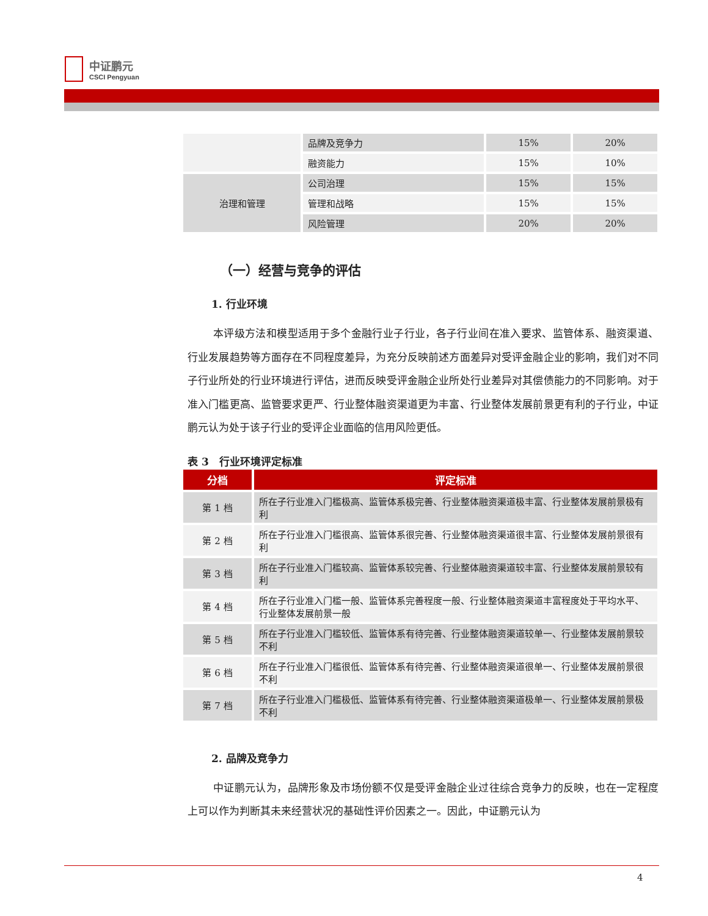中证鹏元
CSCI Pengyuan
| | 品牌及竞争力 | 15% | 20% |
| | 融资能力 | 15% | 10% |
| 治理和管理 | 公司治理 | 15% | 15% |
| | 管理和战略 | 15% | 15% |
| | 风险管理 | 20% | 20% |
（一）经营与竞争的评估
1. 行业环境
本评级方法和模型适用于多个金融行业子行业，各子行业间在准入要求、监管体系、融资渠道、行业发展趋势等方面存在不同程度差异，为充分反映前述方面差异对受评金融企业的影响，我们对不同子行业所处的行业环境进行评估，进而反映受评金融企业所处行业差异对其偿债能力的不同影响。对于准入门槛更高、监管要求更严、行业整体融资渠道更为丰富、行业整体发展前景更有利的子行业，中证鹏元认为处于该子行业的受评企业面临的信用风险更低。
表 3　行业环境评定标准
| 分档 | 评定标准 |
| 第 1 档 | 所在子行业准入门槛极高、监管体系极完善、行业整体融资渠道极丰富、行业整体发展前景极有利 |
| 第 2 档 | 所在子行业准入门槛很高、监管体系很完善、行业整体融资渠道很丰富、行业整体发展前景很有利 |
| 第 3 档 | 所在子行业准入门槛较高、监管体系较完善、行业整体融资渠道较丰富、行业整体发展前景较有利 |
| 第 4 档 | 所在子行业准入门槛一般、监管体系完善程度一般、行业整体融资渠道丰富程度处于平均水平、行业整体发展前景一般 |
| 第 5 档 | 所在子行业准入门槛较低、监管体系有待完善、行业整体融资渠道较单一、行业整体发展前景较不利 |
| 第 6 档 | 所在子行业准入门槛很低、监管体系有待完善、行业整体融资渠道很单一、行业整体发展前景很不利 |
| 第 7 档 | 所在子行业准入门槛极低、监管体系有待完善、行业整体融资渠道极单一、行业整体发展前景极不利 |
2. 品牌及竞争力
中证鹏元认为，品牌形象及市场份额不仅是受评金融企业过往综合竞争力的反映，也在一定程度上可以作为判断其未来经营状况的基础性评价因素之一。因此，中证鹏元认为
4